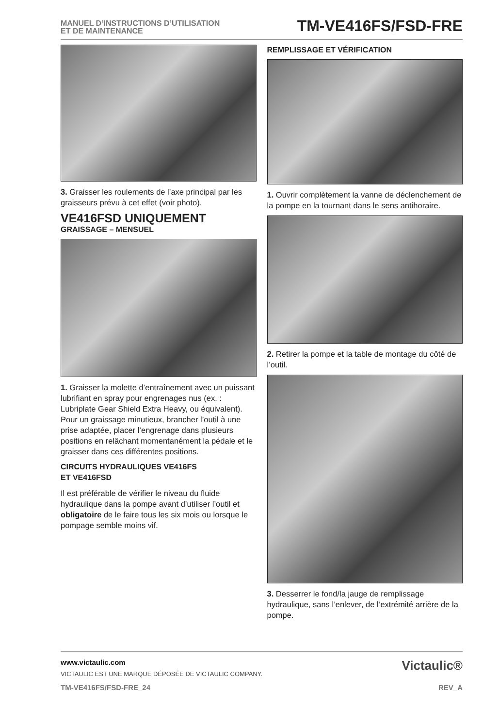MANUEL D’INSTRUCTIONS D’UTILISATION
ET DE MAINTENANCE
TM-VE416FS/FSD-FRE
3. Graisser les roulements de l’axe principal par les graisseurs prévu à cet effet (voir photo).
VE416FSD UNIQUEMENT
GRAISSAGE – MENSUEL
1. Graisser la molette d’entraînement avec un puissant lubrifiant en spray pour engrenages nus (ex. : Lubriplate Gear Shield Extra Heavy, ou équivalent). Pour un graissage minutieux, brancher l’outil à une prise adaptée, placer l’engrenage dans plusieurs positions en relâchant momentanément la pédale et le graisser dans ces différentes positions.
CIRCUITS HYDRAULIQUES VE416FS
ET VE416FSD
Il est préférable de vérifier le niveau du fluide hydraulique dans la pompe avant d’utiliser l’outil et obligatoire de le faire tous les six mois ou lorsque le pompage semble moins vif.
REMPLISSAGE ET VÉRIFICATION
1. Ouvrir complètement la vanne de déclenchement de la pompe en la tournant dans le sens antihoraire.
2. Retirer la pompe et la table de montage du côté de l’outil.
3. Desserrer le fond/la jauge de remplissage hydraulique, sans l’enlever, de l’extrémité arrière de la pompe.
Victaulic®
www.victaulic.com
VICTAULIC EST UNE MARQUE DÉPOSÉE DE VICTAULIC COMPANY.
TM-VE416FS/FSD-FRE_24 REV_A